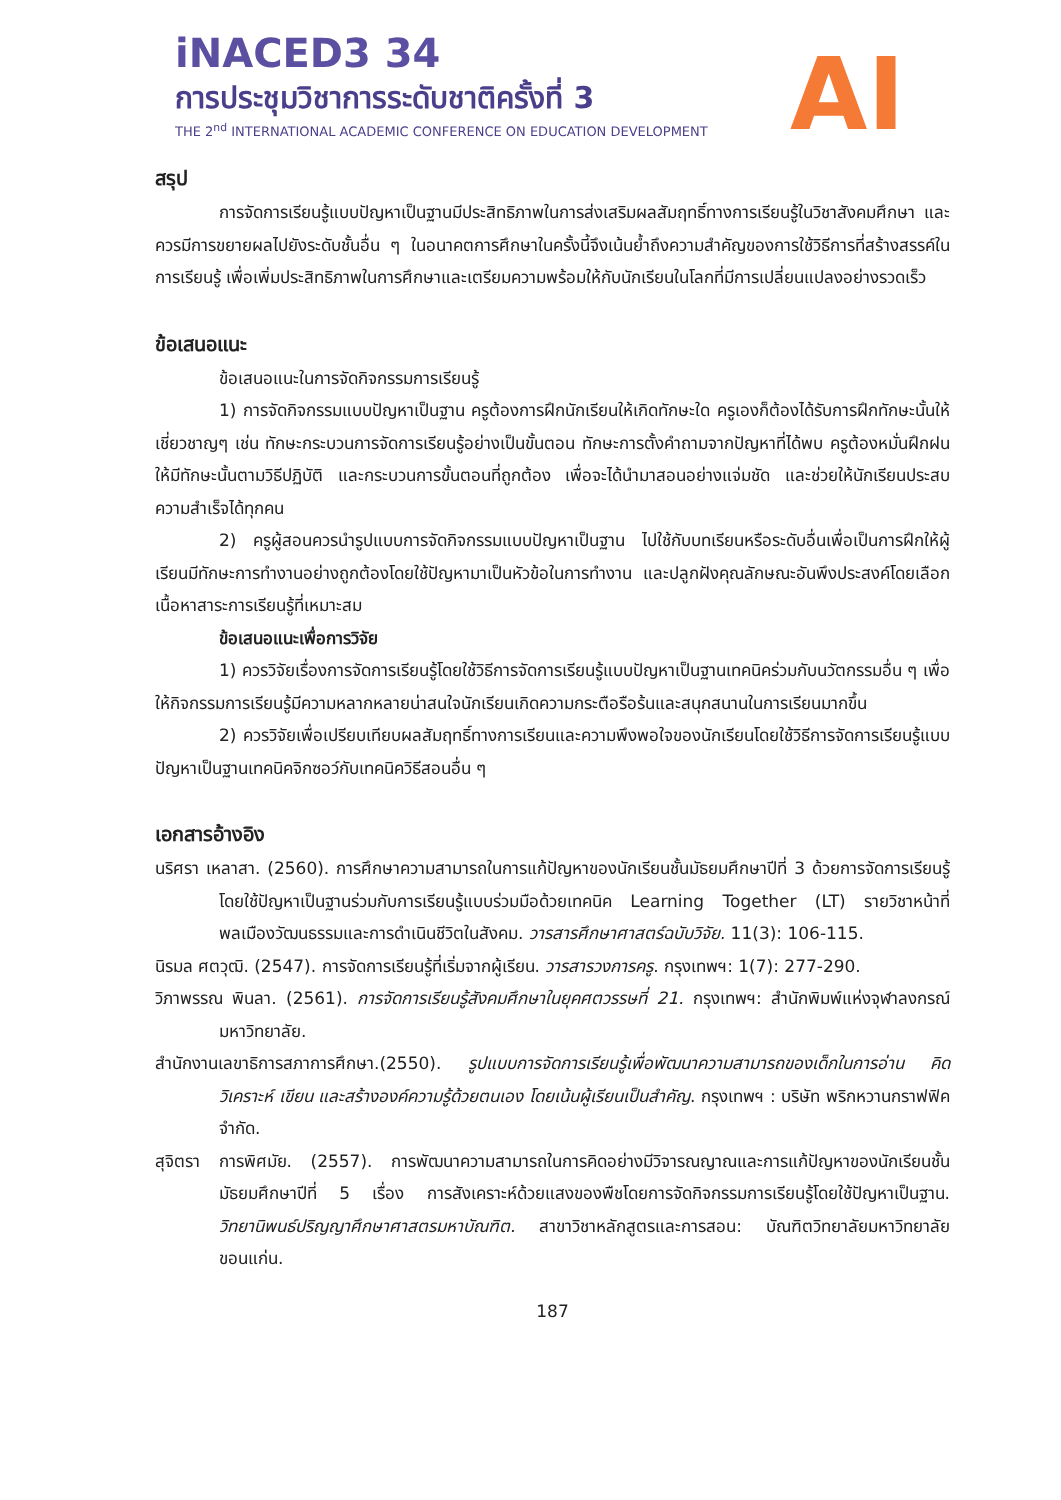iNACED3 34
การประชุมวิชาการระดับชาติครั้งที่ 3
THE 2<sup>nd</sup> INTERNATIONAL ACADEMIC CONFERENCE ON EDUCATION DEVELOPMENT
AI
สรุป
การจัดการเรียนรู้แบบปัญหาเป็นฐานมีประสิทธิภาพในการส่งเสริมผลสัมฤทธิ์ทางการเรียนรู้ในวิชาสังคมศึกษา และควรมีการขยายผลไปยังระดับชั้นอื่น ๆ ในอนาคตการศึกษาในครั้งนี้จึงเน้นย้ำถึงความสำคัญของการใช้วิธีการที่สร้างสรรค์ในการเรียนรู้ เพื่อเพิ่มประสิทธิภาพในการศึกษาและเตรียมความพร้อมให้กับนักเรียนในโลกที่มีการเปลี่ยนแปลงอย่างรวดเร็ว
ข้อเสนอแนะ
ข้อเสนอแนะในการจัดกิจกรรมการเรียนรู้
1) การจัดกิจกรรมแบบปัญหาเป็นฐาน ครูต้องการฝึกนักเรียนให้เกิดทักษะใด ครูเองก็ต้องได้รับการฝึกทักษะนั้นให้เชี่ยวชาญๆ เช่น ทักษะกระบวนการจัดการเรียนรู้อย่างเป็นขั้นตอน ทักษะการตั้งคำถามจากปัญหาที่ได้พบ ครูต้องหมั่นฝึกฝนให้มีทักษะนั้นตามวิธีปฏิบัติ และกระบวนการขั้นตอนที่ถูกต้อง เพื่อจะได้นำมาสอนอย่างแจ่มชัด และช่วยให้นักเรียนประสบความสำเร็จได้ทุกคน
2) ครูผู้สอนควรนำรูปแบบการจัดกิจกรรมแบบปัญหาเป็นฐาน ไปใช้กับบทเรียนหรือระดับอื่นเพื่อเป็นการฝึกให้ผู้เรียนมีทักษะการทำงานอย่างถูกต้องโดยใช้ปัญหามาเป็นหัวข้อในการทำงาน และปลูกฝังคุณลักษณะอันพึงประสงค์โดยเลือกเนื้อหาสาระการเรียนรู้ที่เหมาะสม
ข้อเสนอแนะเพื่อการวิจัย
1) ควรวิจัยเรื่องการจัดการเรียนรู้โดยใช้วิธีการจัดการเรียนรู้แบบปัญหาเป็นฐานเทคนิคร่วมกับนวัตกรรมอื่น ๆ เพื่อให้กิจกรรมการเรียนรู้มีความหลากหลายน่าสนใจนักเรียนเกิดความกระตือรือร้นและสนุกสนานในการเรียนมากขึ้น
2) ควรวิจัยเพื่อเปรียบเทียบผลสัมฤทธิ์ทางการเรียนและความพึงพอใจของนักเรียนโดยใช้วิธีการจัดการเรียนรู้แบบปัญหาเป็นฐานเทคนิคจิกซอว์กับเทคนิควิธีสอนอื่น ๆ
เอกสารอ้างอิง
นริศรา เหลาสา. (2560). การศึกษาความสามารถในการแก้ปัญหาของนักเรียนชั้นมัธยมศึกษาปีที่ 3 ด้วยการจัดการเรียนรู้โดยใช้ปัญหาเป็นฐานร่วมกับการเรียนรู้แบบร่วมมือด้วยเทคนิค Learning Together (LT) รายวิชาหน้าที่พลเมืองวัฒนธรรมและการดำเนินชีวิตในสังคม. วารสารศึกษาศาสตร์ฉบับวิจัย. 11(3): 106-115.
นิรมล ศตวุฒิ. (2547). การจัดการเรียนรู้ที่เริ่มจากผู้เรียน. วารสารวงการครู. กรุงเทพฯ: 1(7): 277-290.
วิภาพรรณ พินลา. (2561). การจัดการเรียนรู้สังคมศึกษาในยุคศตวรรษที่ 21. กรุงเทพฯ: สำนักพิมพ์แห่งจุฬาลงกรณ์มหาวิทยาลัย.
สำนักงานเลขาธิการสภาการศึกษา.(2550). รูปแบบการจัดการเรียนรู้เพื่อพัฒนาความสามารถของเด็กในการอ่าน คิด วิเคราะห์ เขียน และสร้างองค์ความรู้ด้วยตนเอง โดยเน้นผู้เรียนเป็นสำคัญ. กรุงเทพฯ : บริษัท พริกหวานกราฟฟิค จำกัด.
สุจิตรา การพิศมัย. (2557). การพัฒนาความสามารถในการคิดอย่างมีวิจารณญาณและการแก้ปัญหาของนักเรียนชั้นมัธยมศึกษาปีที่ 5 เรื่อง การสังเคราะห์ด้วยแสงของพืชโดยการจัดกิจกรรมการเรียนรู้โดยใช้ปัญหาเป็นฐาน. วิทยานิพนธ์ปริญญาศึกษาศาสตรมหาบัณฑิต. สาขาวิชาหลักสูตรและการสอน: บัณฑิตวิทยาลัยมหาวิทยาลัยขอนแก่น.
187